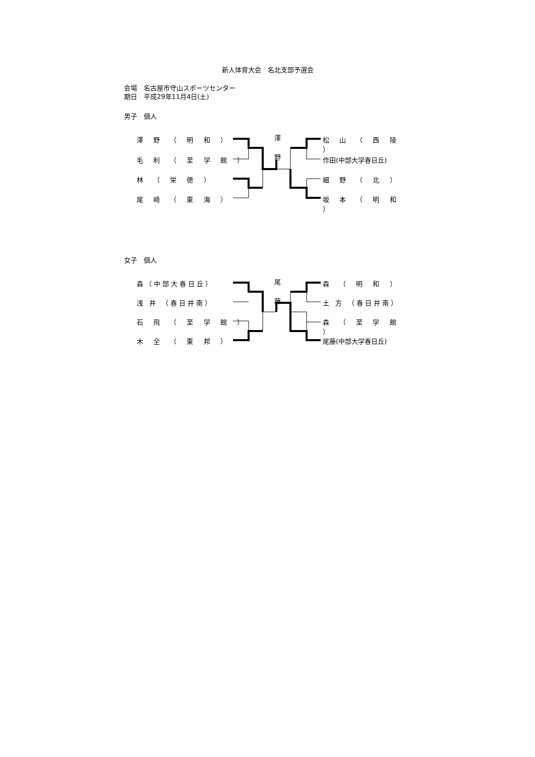新人体育大会　名北支部予選会
会場　名古屋市守山スポーツセンター
期日　平成29年11月4日(土)
男子　個人
澤
野
澤 野 （ 明 和 ）
毛 利 （ 至 学 館 ）
林 （ 栄 徳 ）
尾 崎 （ 東 海 ）
松 山 （ 西 陵 ）
作田(中部大学春日丘)
細 野 （ 北 ）
坂 本 （ 明 和 ）
女子　個人
尾
藤
森（中部大春日丘）
浅 井 （春日井南）
石 飛 （ 至 学 館 ）
木 全 （ 東 邦 ）
森 （ 明 和 ）
土 方 （春日井南）
森 （ 至 学 館 ）
尾藤(中部大学春日丘)